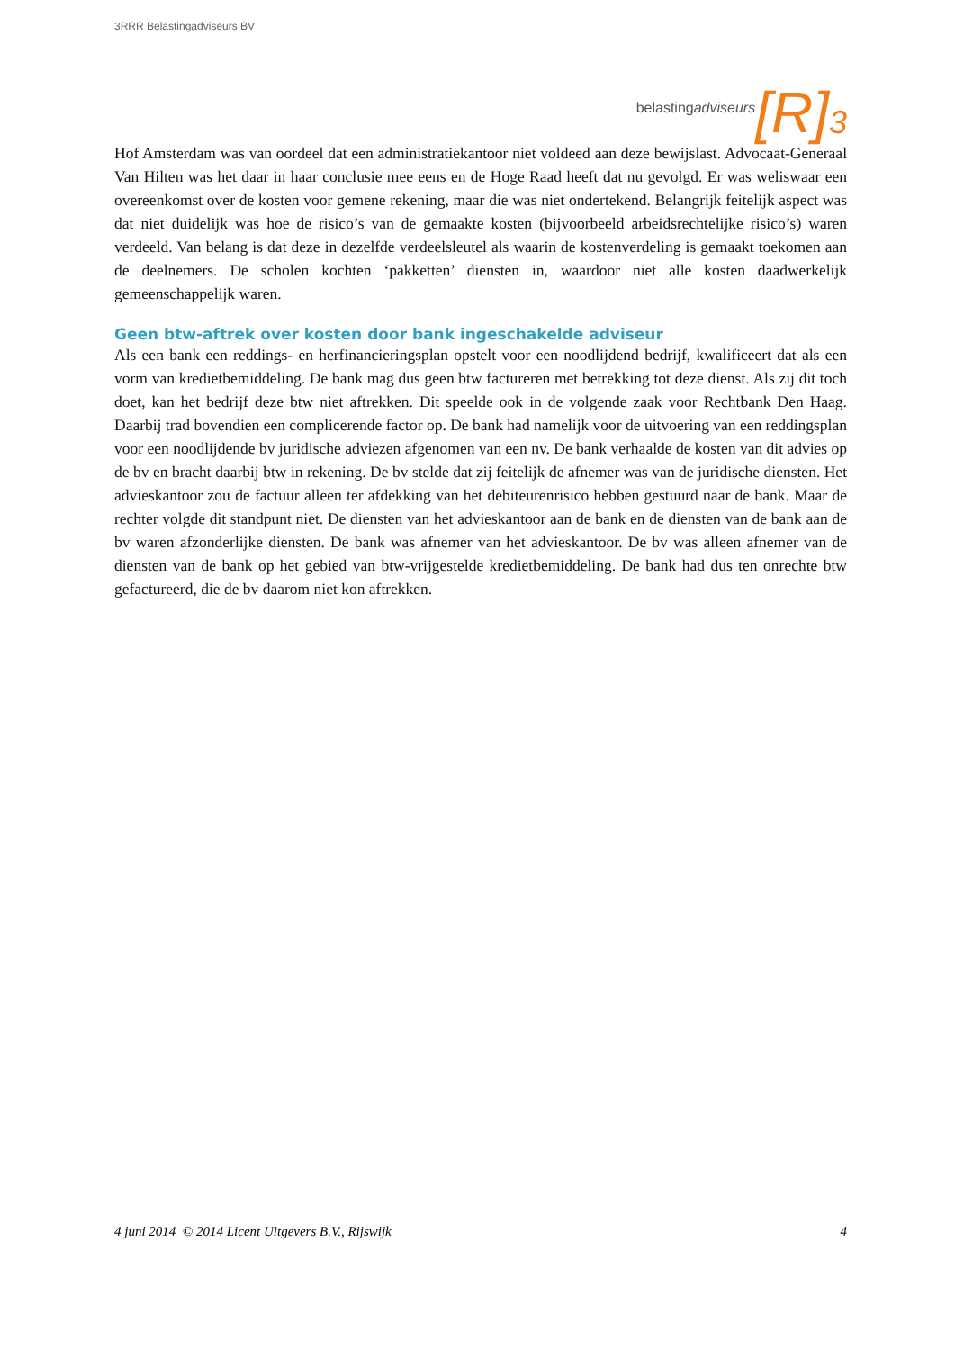3RRR Belastingadviseurs BV
belastingadviseurs [R]<sup>3</sup>
Hof Amsterdam was van oordeel dat een administratiekantoor niet voldeed aan deze bewijslast. Advocaat-Generaal Van Hilten was het daar in haar conclusie mee eens en de Hoge Raad heeft dat nu gevolgd. Er was weliswaar een overeenkomst over de kosten voor gemene rekening, maar die was niet ondertekend. Belangrijk feitelijk aspect was dat niet duidelijk was hoe de risico’s van de gemaakte kosten (bijvoorbeeld arbeidsrechtelijke risico’s) waren verdeeld. Van belang is dat deze in dezelfde verdeelsleutel als waarin de kostenverdeling is gemaakt toekomen aan de deelnemers. De scholen kochten ‘pakketten’ diensten in, waardoor niet alle kosten daadwerkelijk gemeenschappelijk waren.
Geen btw-aftrek over kosten door bank ingeschakelde adviseur
Als een bank een reddings- en herfinancieringsplan opstelt voor een noodlijdend bedrijf, kwalificeert dat als een vorm van kredietbemiddeling. De bank mag dus geen btw factureren met betrekking tot deze dienst. Als zij dit toch doet, kan het bedrijf deze btw niet aftrekken. Dit speelde ook in de volgende zaak voor Rechtbank Den Haag. Daarbij trad bovendien een complicerende factor op. De bank had namelijk voor de uitvoering van een reddingsplan voor een noodlijdende bv juridische adviezen afgenomen van een nv. De bank verhaalde de kosten van dit advies op de bv en bracht daarbij btw in rekening. De bv stelde dat zij feitelijk de afnemer was van de juridische diensten. Het advieskantoor zou de factuur alleen ter afdekking van het debiteurenrisico hebben gestuurd naar de bank. Maar de rechter volgde dit standpunt niet. De diensten van het advieskantoor aan de bank en de diensten van de bank aan de bv waren afzonderlijke diensten. De bank was afnemer van het advieskantoor. De bv was alleen afnemer van de diensten van de bank op het gebied van btw-vrijgestelde kredietbemiddeling. De bank had dus ten onrechte btw gefactureerd, die de bv daarom niet kon aftrekken.
4 juni 2014 © 2014 Licent Uitgevers B.V., Rijswijk 4